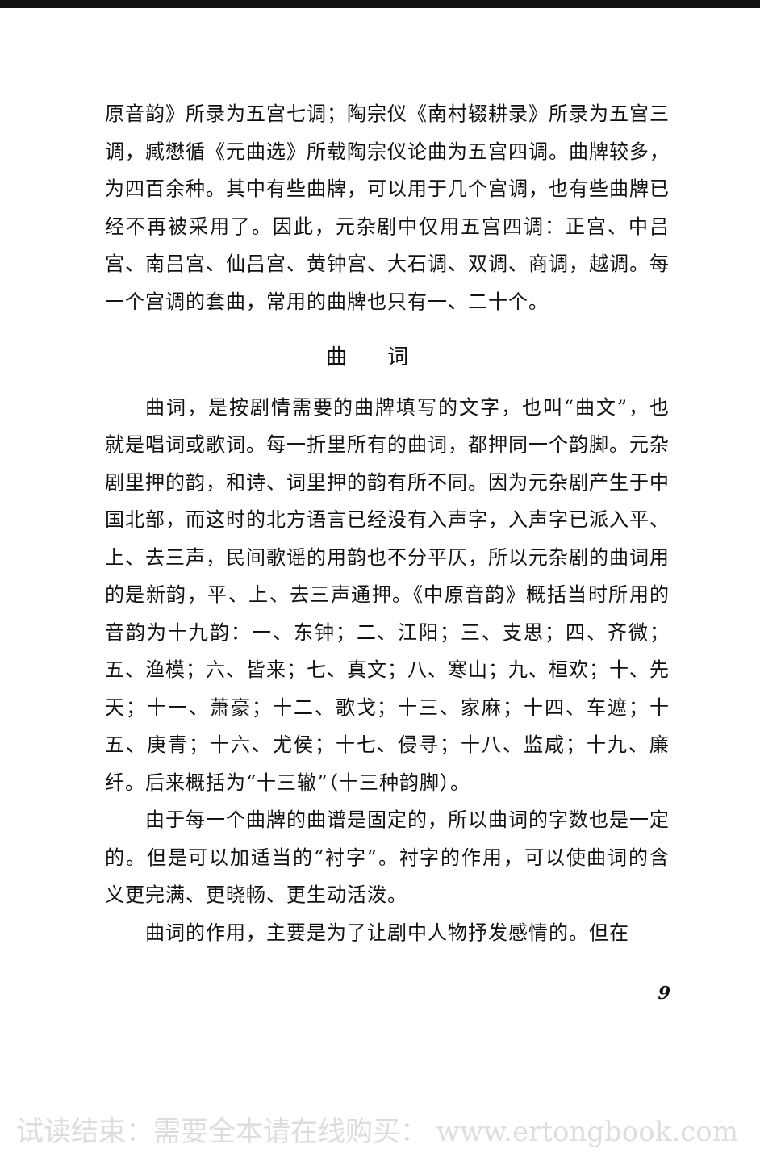原音韵》所录为五宫七调；陶宗仪《南村辍耕录》所录为五宫三调，臧懋循《元曲选》所载陶宗仪论曲为五宫四调。曲牌较多，为四百余种。其中有些曲牌，可以用于几个宫调，也有些曲牌已经不再被采用了。因此，元杂剧中仅用五宫四调：正宫、中吕宫、南吕宫、仙吕宫、黄钟宫、大石调、双调、商调，越调。每一个宫调的套曲，常用的曲牌也只有一、二十个。
曲词
曲词，是按剧情需要的曲牌填写的文字，也叫“曲文”，也就是唱词或歌词。每一折里所有的曲词，都押同一个韵脚。元杂剧里押的韵，和诗、词里押的韵有所不同。因为元杂剧产生于中国北部，而这时的北方语言已经没有入声字，入声字已派入平、上、去三声，民间歌谣的用韵也不分平仄，所以元杂剧的曲词用的是新韵，平、上、去三声通押。《中原音韵》概括当时所用的音韵为十九韵：一、东钟；二、江阳；三、支思；四、齐微；五、渔模；六、皆来；七、真文；八、寒山；九、桓欢；十、先天；十一、萧豪；十二、歌戈；十三、家麻；十四、车遮；十五、庚青；十六、尤侯；十七、侵寻；十八、监咸；十九、廉纤。后来概括为“十三辙”（十三种韵脚）。
由于每一个曲牌的曲谱是固定的，所以曲词的字数也是一定的。但是可以加适当的“衬字”。衬字的作用，可以使曲词的含义更完满、更晓畅、更生动活泼。
曲词的作用，主要是为了让剧中人物抒发感情的。但在
9
试读结束：需要全本请在线购买： www.ertongbook.com